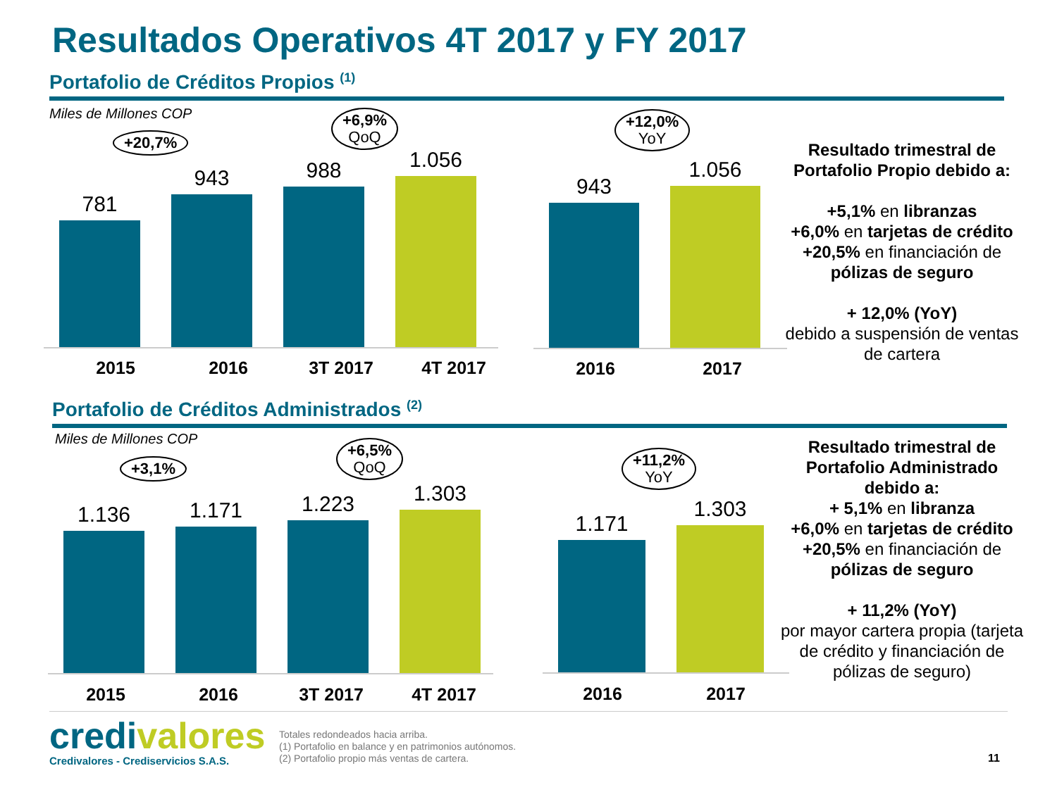Resultados Operativos 4T 2017 y FY 2017
Portafolio de Créditos Propios <sup>(1)</sup>
Miles de Millones COP
+20,7%
+6,9%
QoQ
+12,0%
YoY
781
943
988
1.056
2015 2016 3T 2017 4T 2017
943
1.056
2016 2017
Resultado trimestral de Portafolio Propio debido a:
+5,1% en libranzas
+6,0% en tarjetas de crédito
+20,5% en financiación de pólizas de seguro
+ 12,0% (YoY)
debido a suspensión de ventas de cartera
Portafolio de Créditos Administrados <sup>(2)</sup>
Miles de Millones COP
+3,1%
+6,5%
QoQ
+11,2%
YoY
1.136
1.171
1.223
1.303
2015 2016 3T 2017 4T 2017
1.171
1.303
2016 2017
Resultado trimestral de Portafolio Administrado debido a:
+ 5,1% en libranza
+6,0% en tarjetas de crédito
+20,5% en financiación de pólizas de seguro
+ 11,2% (YoY)
por mayor cartera propia (tarjeta de crédito y financiación de pólizas de seguro)
credivalores
Credivalores - Crediservicios S.A.S.
Totales redondeados hacia arriba.
(1) Portafolio en balance y en patrimonios autónomos.
(2) Portafolio propio más ventas de cartera.
11